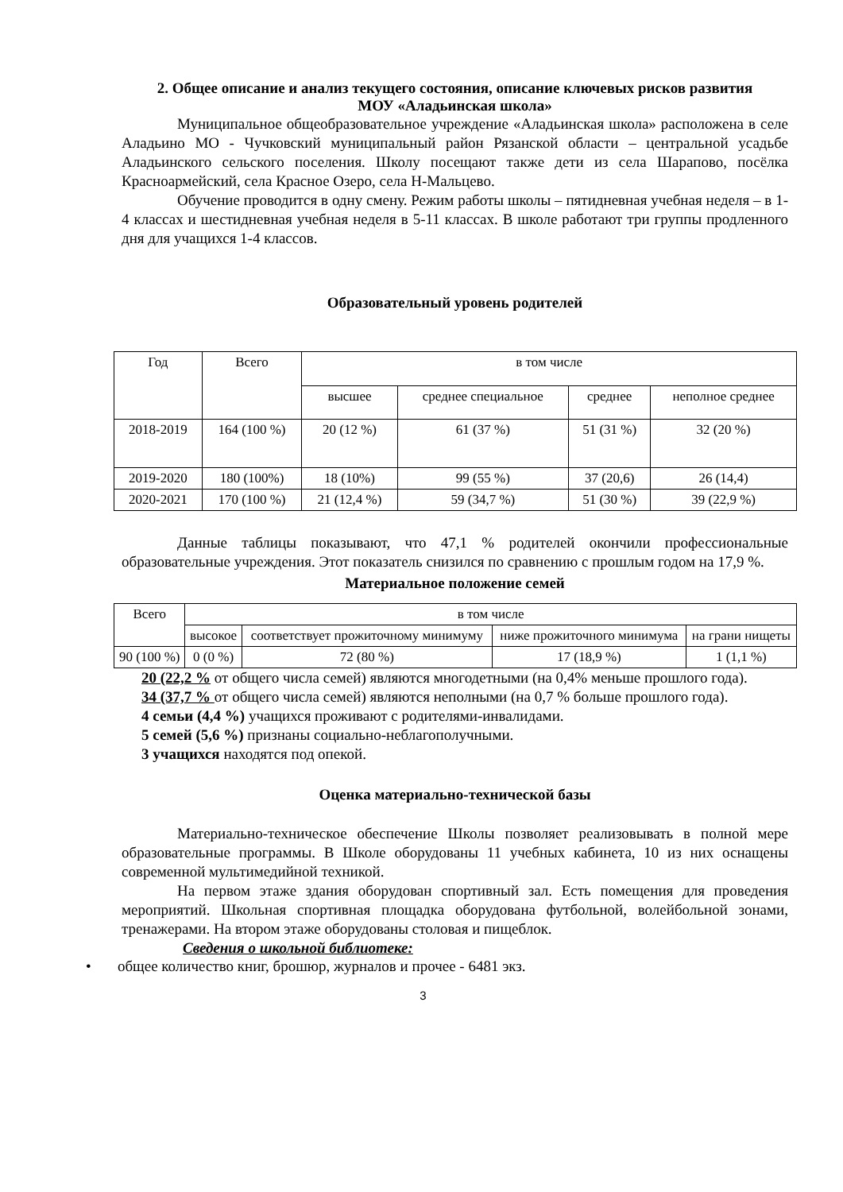2. Общее описание и анализ текущего состояния, описание ключевых рисков развития
МОУ «Аладьинская школа»
Муниципальное общеобразовательное учреждение «Аладьинская школа» расположена в селе Аладьино МО - Чучковский муниципальный район Рязанской области – центральной усадьбе Аладьинского сельского поселения. Школу посещают также дети из села Шарапово, посёлка Красноармейский, села Красное Озеро, села Н-Мальцево.
Обучение проводится в одну смену. Режим работы школы – пятидневная учебная неделя – в 1-4 классах и шестидневная учебная неделя в 5-11 классах. В школе работают три группы продленного дня для учащихся 1-4 классов.
Образовательный уровень родителей
| Год | Всего | в том числе | | | |
| --- | --- | --- | --- | --- | --- |
| | | высшее | среднее специальное | среднее | неполное среднее |
| 2018-2019 | 164 (100 %) | 20 (12 %) | 61 (37 %) | 51 (31 %) | 32 (20 %) |
| 2019-2020 | 180 (100%) | 18 (10%) | 99 (55 %) | 37 (20,6) | 26 (14,4) |
| 2020-2021 | 170 (100 %) | 21 (12,4 %) | 59 (34,7 %) | 51 (30 %) | 39 (22,9 %) |
Данные таблицы показывают, что 47,1 % родителей окончили профессиональные образовательные учреждения. Этот показатель снизился по сравнению с прошлым годом на 17,9 %.
Материальное положение семей
| Всего | в том числе | | | |
| --- | --- | --- | --- | --- |
| | высокое | соответствует прожиточному минимуму | ниже прожиточного минимума | на грани нищеты |
| 90 (100 %) | 0 (0 %) | 72 (80 %) | 17 (18,9 %) | 1 (1,1 %) |
20 (22,2 % от общего числа семей) являются многодетными (на 0,4% меньше прошлого года).
34 (37,7 % от общего числа семей) являются неполными (на 0,7 % больше прошлого года).
4 семьи (4,4 %) учащихся проживают с родителями-инвалидами.
5 семей (5,6 %) признаны социально-неблагополучными.
3 учащихся находятся под опекой.
Оценка материально-технической базы
Материально-техническое обеспечение Школы позволяет реализовывать в полной мере образовательные программы. В Школе оборудованы 11 учебных кабинета, 10 из них оснащены современной мультимедийной техникой.
На первом этаже здания оборудован спортивный зал. Есть помещения для проведения мероприятий. Школьная спортивная площадка оборудована футбольной, волейбольной зонами, тренажерами. На втором этаже оборудованы столовая и пищеблок.
Сведения о школьной библиотеке:
• общее количество книг, брошюр, журналов и прочее - 6481 экз.
3